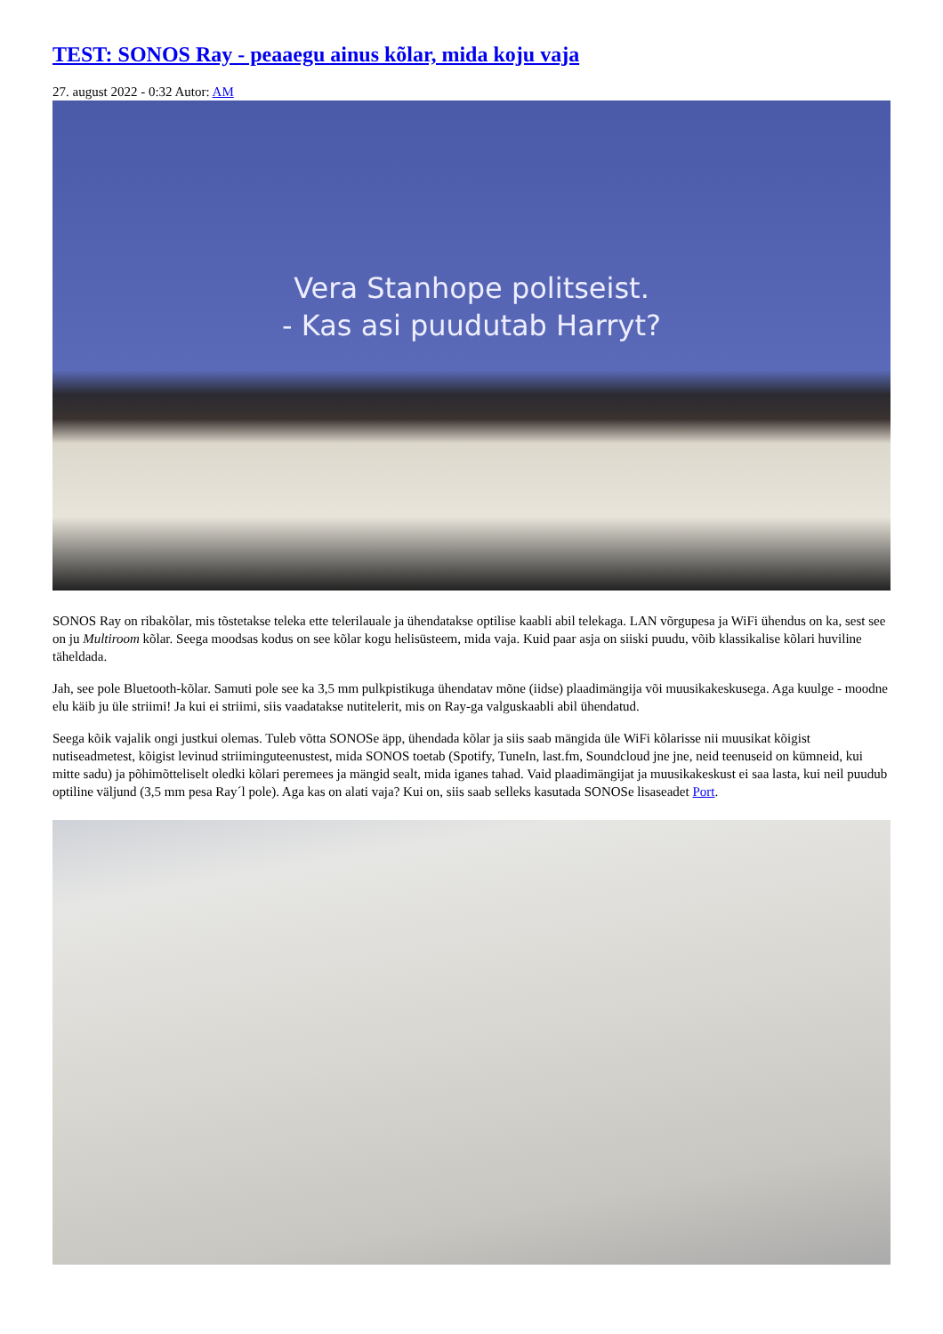TEST: SONOS Ray - peaaegu ainus kõlar, mida koju vaja
27. august 2022 - 0:32 Autor: AM
Vera Stanhope politseist.
- Kas asi puudutab Harryt?
SONOS Ray on ribakõlar, mis tõstetakse teleka ette telerilauale ja ühendatakse optilise kaabli abil telekaga. LAN võrgupesa ja WiFi ühendus on ka, sest see on ju Multiroom kõlar. Seega moodsas kodus on see kõlar kogu helisüsteem, mida vaja. Kuid paar asja on siiski puudu, võib klassikalise kõlari huviline täheldada.
Jah, see pole Bluetooth-kõlar. Samuti pole see ka 3,5 mm pulkpistikuga ühendatav mõne (iidse) plaadimängija või muusikakeskusega. Aga kuulge - moodne elu käib ju üle striimi! Ja kui ei striimi, siis vaadatakse nutitelerit, mis on Ray-ga valguskaabli abil ühendatud.
Seega kõik vajalik ongi justkui olemas. Tuleb võtta SONOSe äpp, ühendada kõlar ja siis saab mängida üle WiFi kõlarisse nii muusikat kõigist nutiseadmetest, kõigist levinud striiminguteenustest, mida SONOS toetab (Spotify, TuneIn, last.fm, Soundcloud jne jne, neid teenuseid on kümneid, kui mitte sadu) ja põhimõtteliselt oledki kõlari peremees ja mängid sealt, mida iganes tahad. Vaid plaadimängijat ja muusikakeskust ei saa lasta, kui neil puudub optiline väljund (3,5 mm pesa Ray´l pole). Aga kas on alati vaja? Kui on, siis saab selleks kasutada SONOSe lisaseadet Port.